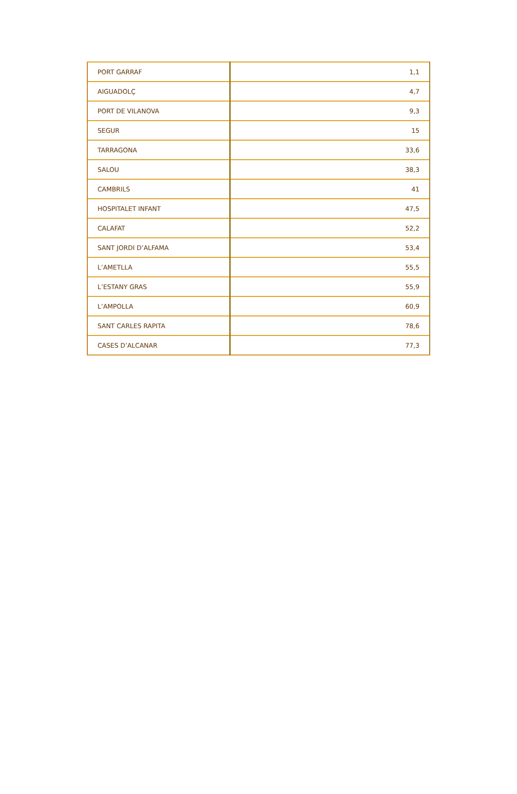| PORT GARRAF | 1,1 |
| AIGUADOLÇ | 4,7 |
| PORT DE VILANOVA | 9,3 |
| SEGUR | 15 |
| TARRAGONA | 33,6 |
| SALOU | 38,3 |
| CAMBRILS | 41 |
| HOSPITALET INFANT | 47,5 |
| CALAFAT | 52,2 |
| SANT JORDI D’ALFAMA | 53,4 |
| L’AMETLLA | 55,5 |
| L’ESTANY GRAS | 55,9 |
| L’AMPOLLA | 60,9 |
| SANT CARLES RAPITA | 78,6 |
| CASES D’ALCANAR | 77,3 |